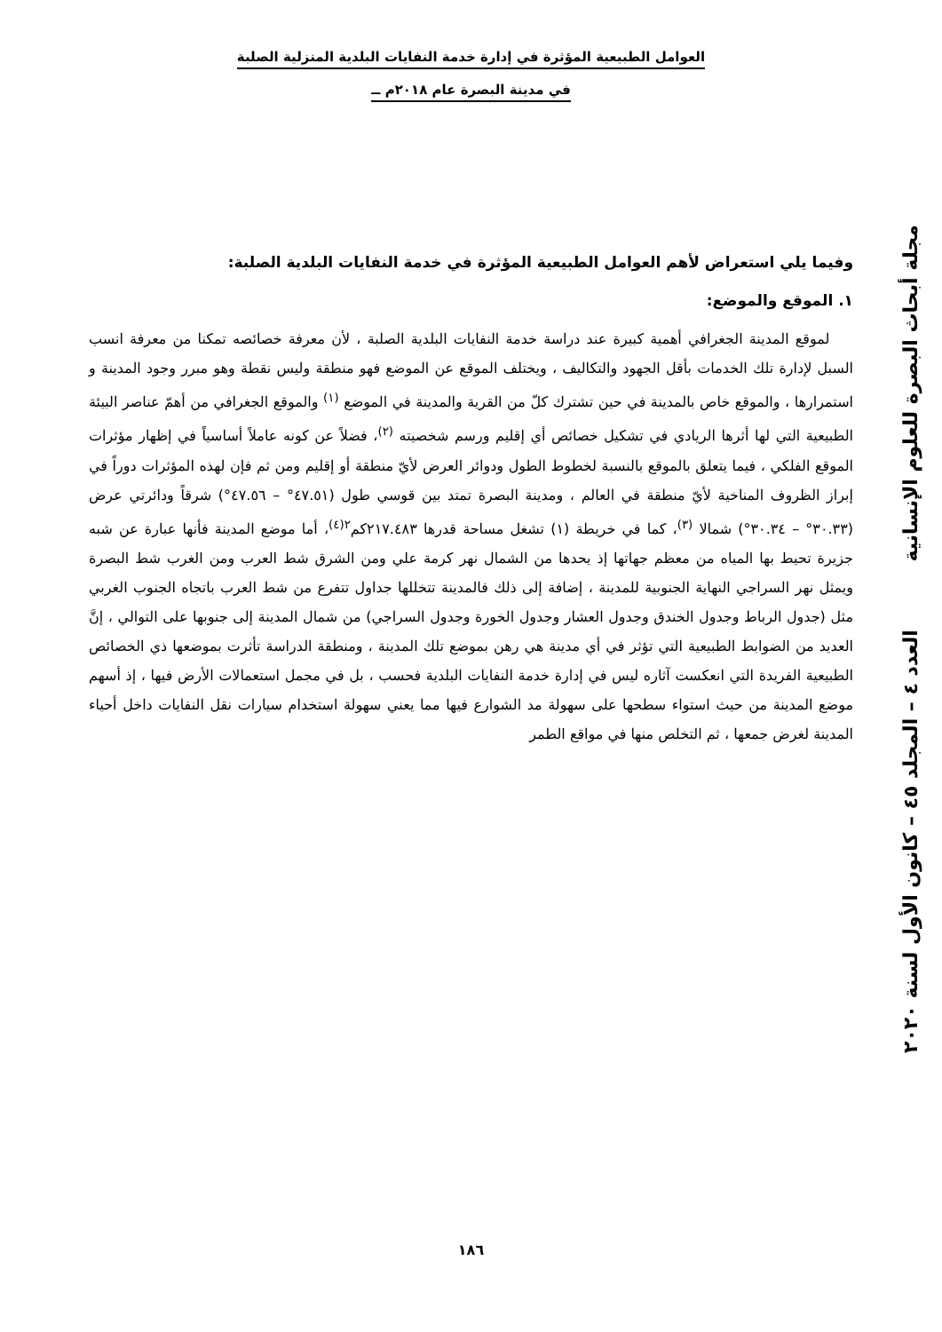العوامل الطبيعية المؤثرة في إدارة خدمة النفايات البلدية المنزلية الصلبة
في مدينة البصرة عام ٢٠١٨م ــ
وفيما يلي استعراض لأهم العوامل الطبيعية المؤثرة في خدمة النفايات البلدية الصلبة:
١. الموقع والموضع:
لموقع المدينة الجغرافي أهمية كبيرة عند دراسة خدمة النفايات البلدية الصلبة ، لأن معرفة خصائصه تمكنا من معرفة انسب السبل لإدارة تلك الخدمات بأقل الجهود والتكاليف ، ويختلف الموقع عن الموضع فهو منطقة وليس نقطة وهو مبرر وجود المدينة و استمرارها ، والموقع خاص بالمدينة في حين تشترك كلّ من القرية والمدينة في الموضع <sup>(١)</sup> والموقع الجغرافي من أهمّ عناصر البيئة الطبيعية التي لها أثرها الريادي في تشكيل خصائص أي إقليم ورسم شخصيته <sup>(٢)</sup>، فضلاً عن كونه عاملاً أساسياً في إظهار مؤثرات الموقع الفلكي ، فيما يتعلق بالموقع بالنسبة لخطوط الطول ودوائر العرض لأيّ منطقة أو إقليم ومن ثم فإن لهذه المؤثرات دوراً في إبراز الظروف المناخية لأيّ منطقة في العالم ، ومدينة البصرة تمتد بين قوسي طول (٤٧.٥١° – ٤٧.٥٦°) شرقاً ودائرتي عرض (٣٠.٣٣° – ٣٠.٣٤°) شمالا <sup>(٣)</sup>، كما في خريطة (١) تشغل مساحة قدرها ٢١٧.٤٨٣كم<sup>٢(٤)</sup>، أما موضع المدينة فأنها عبارة عن شبه جزيرة تحيط بها المياه من معظم جهاتها إذ يحدها من الشمال نهر كرمة علي ومن الشرق شط العرب ومن الغرب شط البصرة ويمثل نهر السراجي النهاية الجنوبية للمدينة ، إضافة إلى ذلك فالمدينة تتخللها جداول تتفرع من شط العرب باتجاه الجنوب الغربي مثل (جدول الرباط وجدول الخندق وجدول العشار وجدول الخورة وجدول السراجي) من شمال المدينة إلى جنوبها على التوالي ، إنَّ العديد من الضوابط الطبيعية التي تؤثر في أي مدينة هي رهن بموضع تلك المدينة ، ومنطقة الدراسة تأثرت بموضعها ذي الخصائص الطبيعية الفريدة التي انعكست آثاره ليس في إدارة خدمة النفايات البلدية فحسب ، بل في مجمل استعمالات الأرض فيها ، إذ أسهم موضع المدينة من حيث استواء سطحها على سهولة مد الشوارع فيها مما يعني سهولة استخدام سيارات نقل النفايات داخل أحياء المدينة لغرض جمعها ، ثم التخلص منها في مواقع الطمر
مجلة أبحاث البصرة للعلوم الإنسانية العدد ٤ – المجلد ٤٥ – كانون الأول لسنة ٢٠٢٠
١٨٦